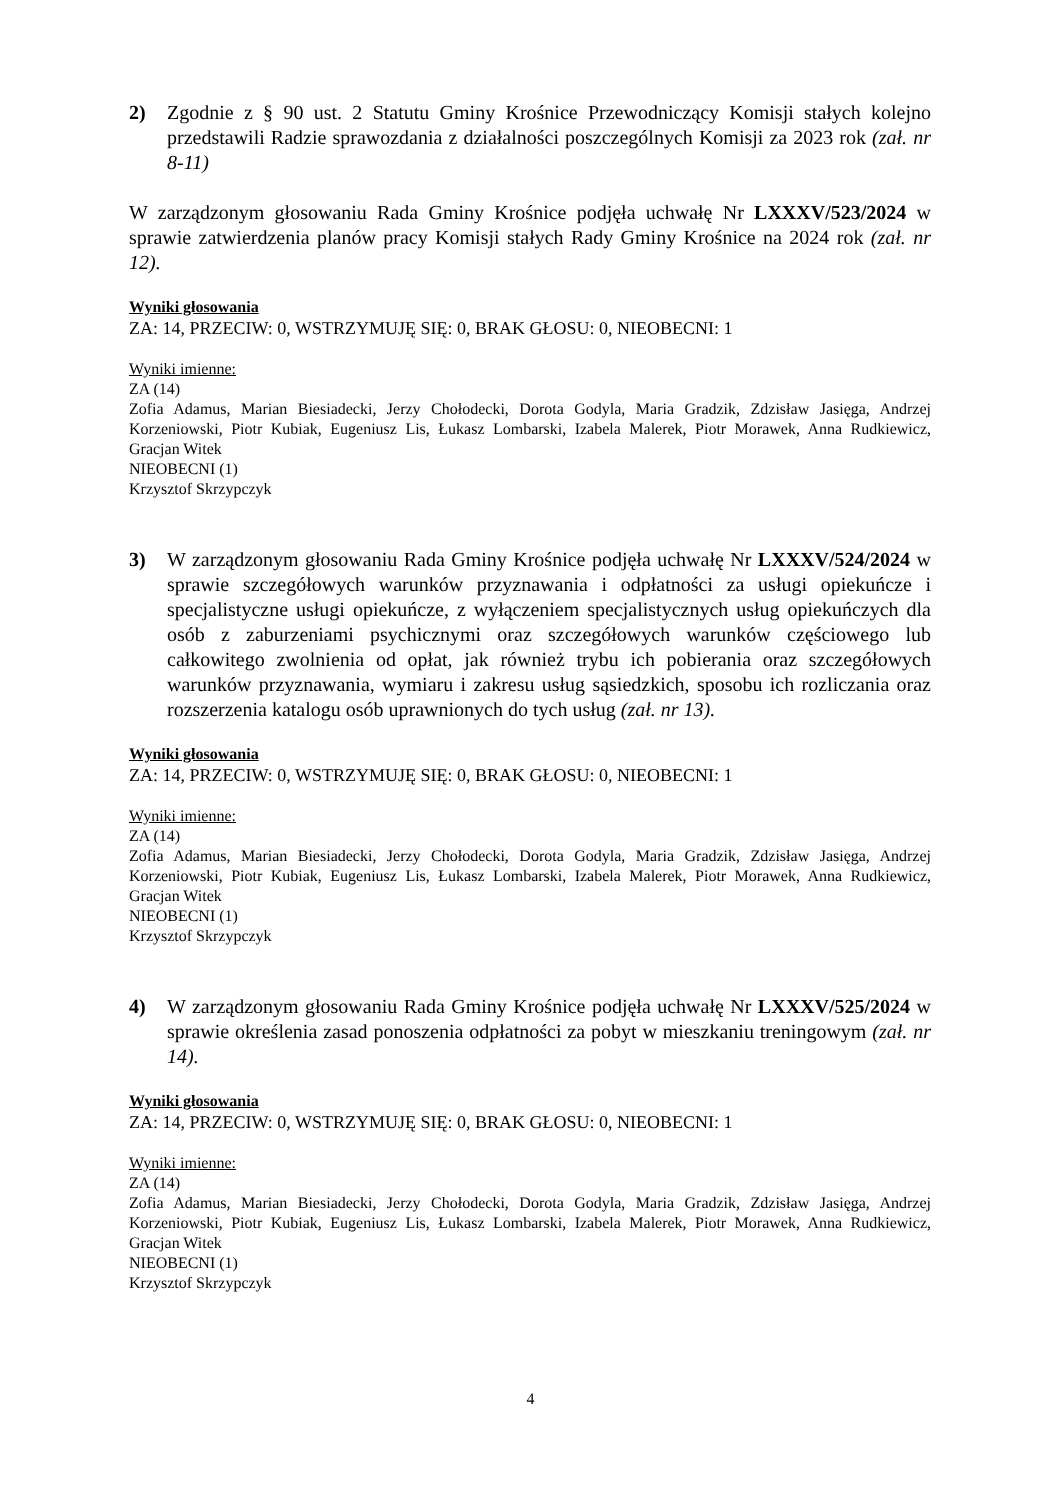2)
Zgodnie z § 90 ust. 2 Statutu Gminy Krośnice Przewodniczący Komisji stałych kolejno przedstawili Radzie sprawozdania z działalności poszczególnych Komisji za 2023 rok (zał. nr 8-11)
W zarządzonym głosowaniu Rada Gminy Krośnice podjęła uchwałę Nr LXXXV/523/2024 w sprawie zatwierdzenia planów pracy Komisji stałych Rady Gminy Krośnice na 2024 rok (zał. nr 12).
Wyniki głosowania
ZA: 14, PRZECIW: 0, WSTRZYMUJĘ SIĘ: 0, BRAK GŁOSU: 0, NIEOBECNI: 1
Wyniki imienne:
ZA (14)
Zofia Adamus, Marian Biesiadecki, Jerzy Chołodecki, Dorota Godyla, Maria Gradzik, Zdzisław Jasięga, Andrzej Korzeniowski, Piotr Kubiak, Eugeniusz Lis, Łukasz Lombarski, Izabela Malerek, Piotr Morawek, Anna Rudkiewicz, Gracjan Witek
NIEOBECNI (1)
Krzysztof Skrzypczyk
3)
W zarządzonym głosowaniu Rada Gminy Krośnice podjęła uchwałę Nr LXXXV/524/2024 w sprawie szczegółowych warunków przyznawania i odpłatności za usługi opiekuńcze i specjalistyczne usługi opiekuńcze, z wyłączeniem specjalistycznych usług opiekuńczych dla osób z zaburzeniami psychicznymi oraz szczegółowych warunków częściowego lub całkowitego zwolnienia od opłat, jak również trybu ich pobierania oraz szczegółowych warunków przyznawania, wymiaru i zakresu usług sąsiedzkich, sposobu ich rozliczania oraz rozszerzenia katalogu osób uprawnionych do tych usług (zał. nr 13).
Wyniki głosowania
ZA: 14, PRZECIW: 0, WSTRZYMUJĘ SIĘ: 0, BRAK GŁOSU: 0, NIEOBECNI: 1
Wyniki imienne:
ZA (14)
Zofia Adamus, Marian Biesiadecki, Jerzy Chołodecki, Dorota Godyla, Maria Gradzik, Zdzisław Jasięga, Andrzej Korzeniowski, Piotr Kubiak, Eugeniusz Lis, Łukasz Lombarski, Izabela Malerek, Piotr Morawek, Anna Rudkiewicz, Gracjan Witek
NIEOBECNI (1)
Krzysztof Skrzypczyk
4)
W zarządzonym głosowaniu Rada Gminy Krośnice podjęła uchwałę Nr LXXXV/525/2024 w sprawie określenia zasad ponoszenia odpłatności za pobyt w mieszkaniu treningowym (zał. nr 14).
Wyniki głosowania
ZA: 14, PRZECIW: 0, WSTRZYMUJĘ SIĘ: 0, BRAK GŁOSU: 0, NIEOBECNI: 1
Wyniki imienne:
ZA (14)
Zofia Adamus, Marian Biesiadecki, Jerzy Chołodecki, Dorota Godyla, Maria Gradzik, Zdzisław Jasięga, Andrzej Korzeniowski, Piotr Kubiak, Eugeniusz Lis, Łukasz Lombarski, Izabela Malerek, Piotr Morawek, Anna Rudkiewicz, Gracjan Witek
NIEOBECNI (1)
Krzysztof Skrzypczyk
4